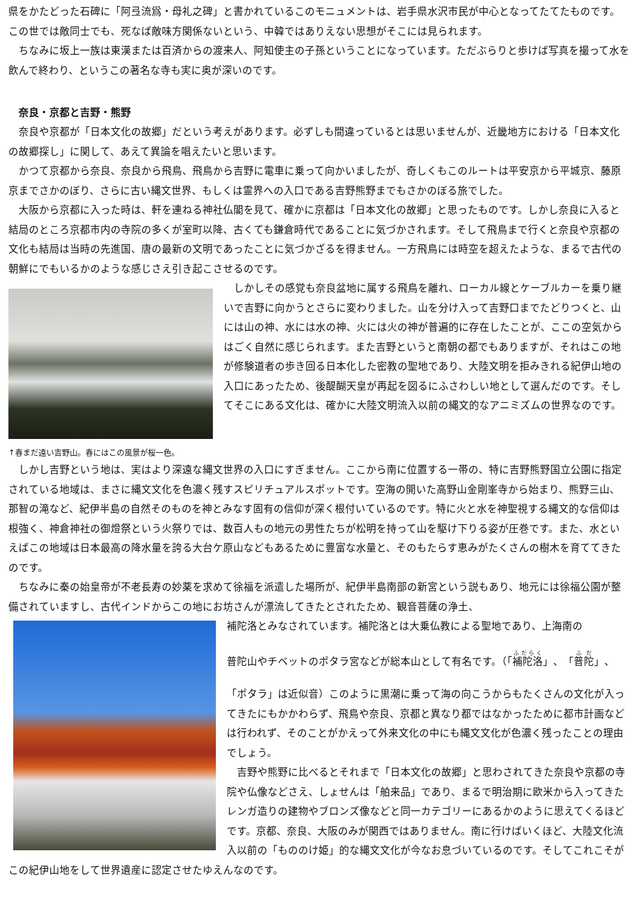県をかたどった石碑に「阿弖流爲・母礼之碑」と書かれているこのモニュメントは、岩手県水沢市民が中心となってたてたものです。この世では敵同士でも、死なば敵味方関係ないという、中韓ではありえない思想がそこには見られます。
ちなみに坂上一族は東漢または百済からの渡来人、阿知使主の子孫ということになっています。ただぶらりと歩けば写真を撮って水を飲んで終わり、というこの著名な寺も実に奥が深いのです。
奈良・京都と吉野・熊野
奈良や京都が「日本文化の故郷」だという考えがあります。必ずしも間違っているとは思いませんが、近畿地方における「日本文化の故郷探し」に関して、あえて異論を唱えたいと思います。
かつて京都から奈良、奈良から飛鳥、飛鳥から吉野に電車に乗って向かいましたが、奇しくもこのルートは平安京から平城京、藤原京までさかのぼり、さらに古い縄文世界、もしくは霊界への入口である吉野熊野までもさかのぼる旅でした。
大阪から京都に入った時は、軒を連ねる神社仏閣を見て、確かに京都は「日本文化の故郷」と思ったものです。しかし奈良に入ると結局のところ京都市内の寺院の多くが室町以降、古くても鎌倉時代であることに気づかされます。そして飛鳥まで行くと奈良や京都の文化も結局は当時の先進国、唐の最新の文明であったことに気づかざるを得ません。一方飛鳥には時空を超えたような、まるで古代の朝鮮にでもいるかのような感じさえ引き起こさせるのです。
しかしその感覚も奈良盆地に属する飛鳥を離れ、ローカル線とケーブルカーを乗り継いで吉野に向かうとさらに変わりました。山を分け入って吉野口までたどりつくと、山には山の神、水には水の神、火には火の神が普遍的に存在したことが、ここの空気からはごく自然に感じられます。また吉野というと南朝の都でもありますが、それはこの地が修験道者の歩き回る日本化した密教の聖地であり、大陸文明を拒みきれる紀伊山地の入口にあったため、後醍醐天皇が再起を図るにふさわしい地として選んだのです。そしてそこにある文化は、確かに大陸文明流入以前の縄文的なアニミズムの世界なのです。
↑春まだ遠い吉野山。春にはこの風景が桜一色。
しかし吉野という地は、実はより深遠な縄文世界の入口にすぎません。ここから南に位置する一帯の、特に吉野熊野国立公園に指定されている地域は、まさに縄文文化を色濃く残すスピリチュアルスポットです。空海の開いた高野山金剛峯寺から始まり、熊野三山、那智の滝など、紀伊半島の自然そのものを神とみなす固有の信仰が深く根付いているのです。特に火と水を神聖視する縄文的な信仰は根強く、神倉神社の御燈祭という火祭りでは、数百人もの地元の男性たちが松明を持って山を駆け下りる姿が圧巻です。また、水といえばこの地域は日本最高の降水量を誇る大台ケ原山などもあるために豊富な水量と、そのもたらす恵みがたくさんの樹木を育ててきたのです。
ちなみに秦の始皇帝が不老長寿の妙薬を求めて徐福を派遣した場所が、紀伊半島南部の新宮という説もあり、地元には徐福公園が整備されていますし、古代インドからこの地にお坊さんが漂流してきたとされたため、観音菩薩の浄土、
補陀洛とみなされています。補陀洛とは大乗仏教による聖地であり、上海南の
普陀山やチベットのポタラ宮などが総本山として有名です。（「補陀洛」、「普陀」、
「ポタラ」は近似音）このように黒潮に乗って海の向こうからもたくさんの文化が入ってきたにもかかわらず、飛鳥や奈良、京都と異なり都ではなかったために都市計画などは行われず、そのことがかえって外来文化の中にも縄文文化が色濃く残ったことの理由でしょう。
吉野や熊野に比べるとそれまで「日本文化の故郷」と思わされてきた奈良や京都の寺院や仏像などさえ、しょせんは「舶来品」であり、まるで明治期に欧米から入ってきたレンガ造りの建物やブロンズ像などと同一カテゴリーにあるかのように思えてくるほどです。京都、奈良、大阪のみが関西ではありません。南に行けばいくほど、大陸文化流入以前の「もののけ姫」的な縄文文化が今なお息づいているのです。そしてこれこそがこの紀伊山地をして世界遺産に認定させたゆえんなのです。